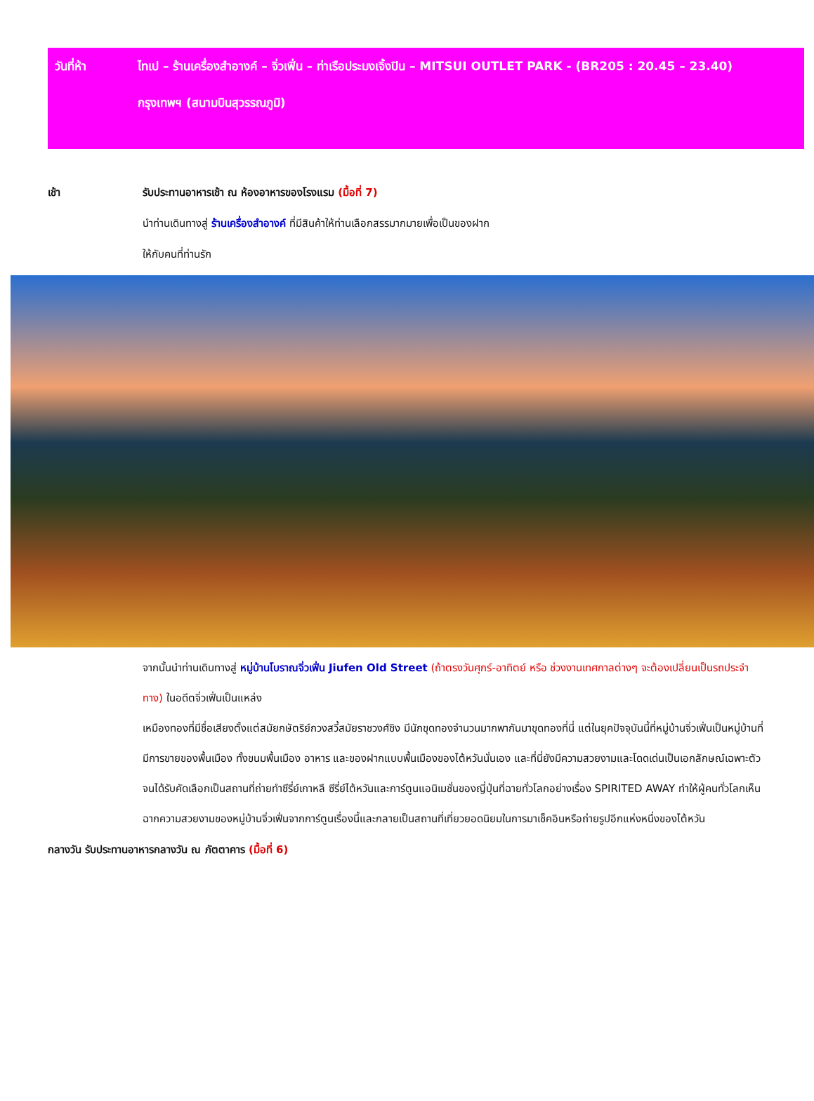วันที่ห้า
ไทเป – ร้านเครื่องสำอางค์ – จิ่วเฟิ่น – ท่าเรือประมงเจิ้งปิน – MITSUI OUTLET PARK - (BR205 : 20.45 – 23.40)
กรุงเทพฯ (สนามบินสุวรรณภูมิ)
เช้า รับประทานอาหารเช้า ณ ห้องอาหารของโรงแรม (มื้อที่ 7)
นำท่านเดินทางสู่ ร้านเครื่องสำอางค์ ที่มีสินค้าให้ท่านเลือกสรรมากมายเพื่อเป็นของฝาก
ให้กับคนที่ท่านรัก
จากนั้นนำท่านเดินทางสู่ หมู่บ้านโบราณจิ่วเฟิ่น Jiufen Old Street (ถ้าตรงวันศุกร์-อาทิตย์ หรือ ช่วงงานเทศกาลต่างๆ จะต้องเปลี่ยนเป็นรถประจำทาง) ในอดีตจิ่วเฟิ่นเป็นแหล่ง
เหมืองทองที่มีชื่อเสียงตั้งแต่สมัยกษัตริย์กวงสวี้สมัยราชวงศ์ชิง มีนักขุดทองจำนวนมากพากันมาขุดทองที่นี่ แต่ในยุคปัจจุบันนี้ที่หมู่บ้านจิ่วเฟิ่นเป็นหมู่บ้านที่มีการขายของพื้นเมือง ทั้งขนมพื้นเมือง อาหาร และของฝากแบบพื้นเมืองของไต้หวันนั่นเอง และที่นี่ยังมีความสวยงามและโดดเด่นเป็นเอกลักษณ์เฉพาะตัวจนได้รับคัดเลือกเป็นสถานที่ถ่ายทำซีรี่ย์เกาหลี ซีรี่ย์ไต้หวันและการ์ตูนแอนิเมชั่นของญี่ปุ่นที่ฉายทั่วโลกอย่างเรื่อง SPIRITED AWAY ทำให้ผู้คนทั่วโลกเห็นฉากความสวยงามของหมู่บ้านจิ่วเฟิ่นจากการ์ตูนเรื่องนี้และกลายเป็นสถานที่เที่ยวยอดนิยมในการมาเช็คอินหรือถ่ายรูปอีกแห่งหนึ่งของไต้หวัน
กลางวัน รับประทานอาหารกลางวัน ณ ภัตตาคาร (มื้อที่ 6)